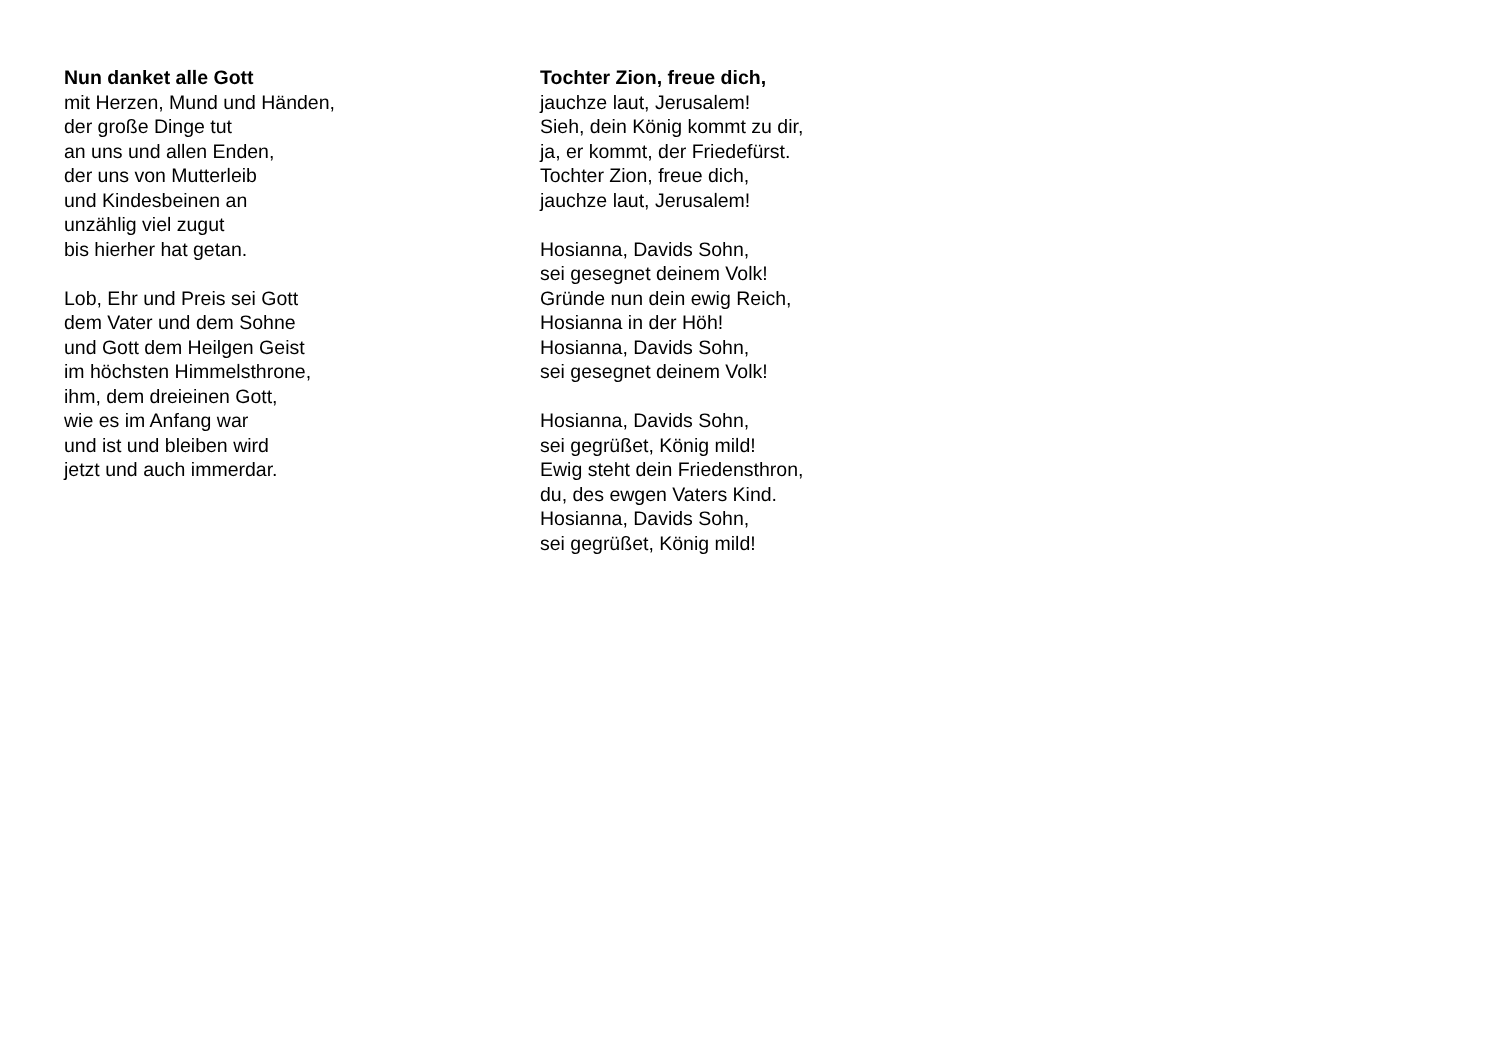Nun danket alle Gott
mit Herzen, Mund und Händen,
der große Dinge tut
an uns und allen Enden,
der uns von Mutterleib
und Kindesbeinen an
unzählig viel zugut
bis hierher hat getan.
Lob, Ehr und Preis sei Gott
dem Vater und dem Sohne
und Gott dem Heilgen Geist
im höchsten Himmelsthrone,
ihm, dem dreieinen Gott,
wie es im Anfang war
und ist und bleiben wird
jetzt und auch immerdar.
Tochter Zion, freue dich,
jauchze laut, Jerusalem!
Sieh, dein König kommt zu dir,
ja, er kommt, der Friedefürst.
Tochter Zion, freue dich,
jauchze laut, Jerusalem!
Hosianna, Davids Sohn,
sei gesegnet deinem Volk!
Gründe nun dein ewig Reich,
Hosianna in der Höh!
Hosianna, Davids Sohn,
sei gesegnet deinem Volk!
Hosianna, Davids Sohn,
sei gegrüßet, König mild!
Ewig steht dein Friedensthron,
du, des ewgen Vaters Kind.
Hosianna, Davids Sohn,
sei gegrüßet, König mild!